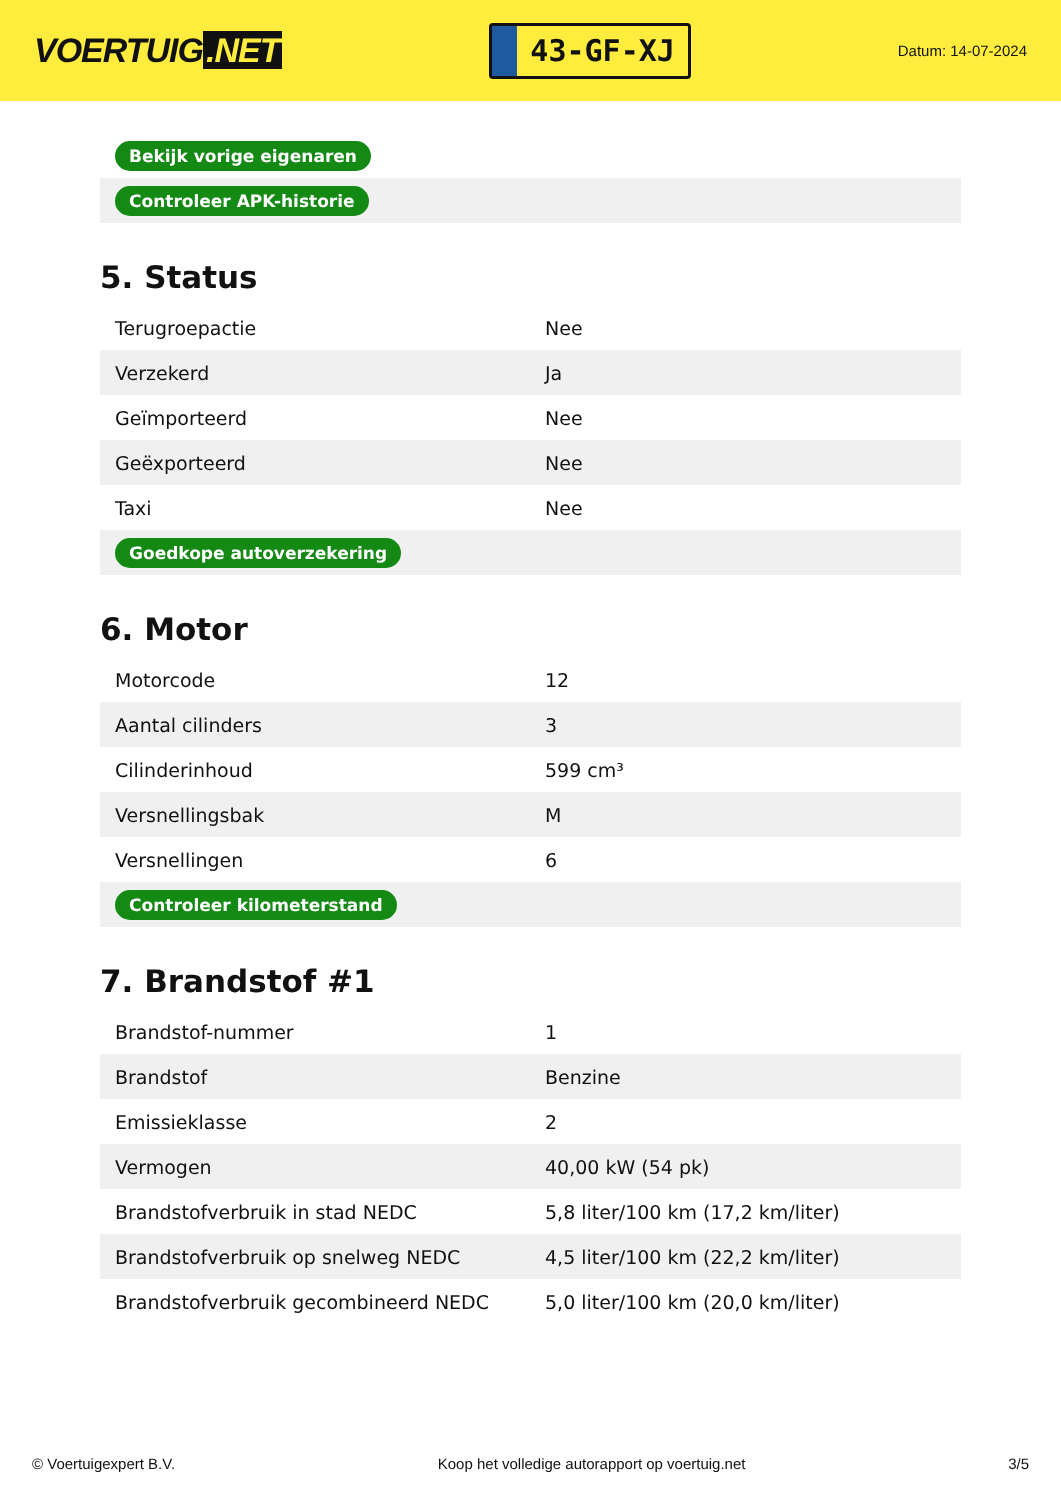VOERTUIG.NET
43-GF-XJ
Datum: 14-07-2024
| Bekijk vorige eigenaren |
| Controleer APK-historie |
5. Status
| Terugroepactie | Nee |
| Verzekerd | Ja |
| Geïmporteerd | Nee |
| Geëxporteerd | Nee |
| Taxi | Nee |
| Goedkope autoverzekering | |
6. Motor
| Motorcode | 12 |
| Aantal cilinders | 3 |
| Cilinderinhoud | 599 cm³ |
| Versnellingsbak | M |
| Versnellingen | 6 |
| Controleer kilometerstand | |
7. Brandstof #1
| Brandstof-nummer | 1 |
| Brandstof | Benzine |
| Emissieklasse | 2 |
| Vermogen | 40,00 kW (54 pk) |
| Brandstofverbruik in stad NEDC | 5,8 liter/100 km (17,2 km/liter) |
| Brandstofverbruik op snelweg NEDC | 4,5 liter/100 km (22,2 km/liter) |
| Brandstofverbruik gecombineerd NEDC | 5,0 liter/100 km (20,0 km/liter) |
© Voertuigexpert B.V. Koop het volledige autorapport op voertuig.net 3/5